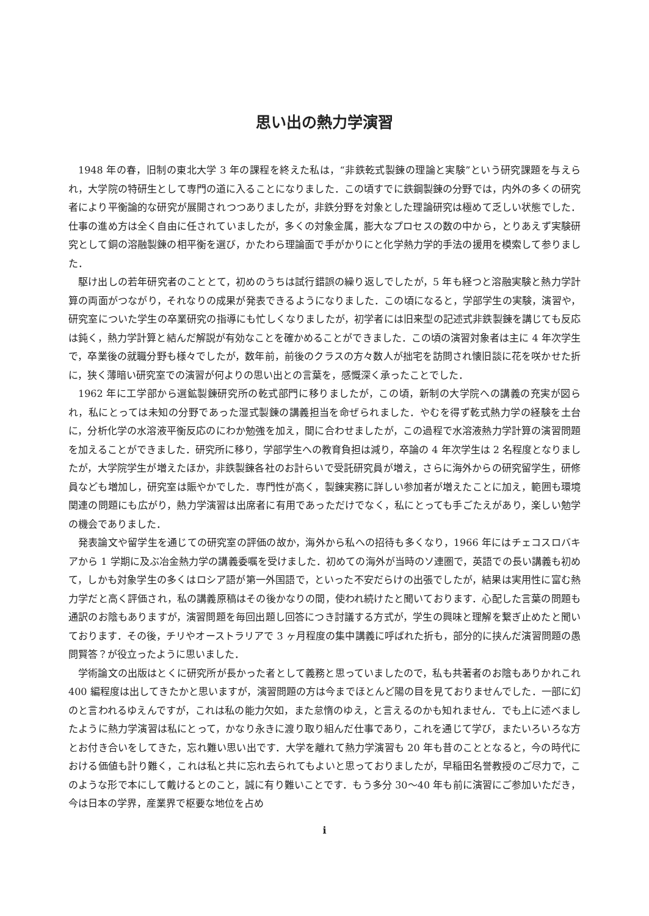思い出の熱力学演習
1948 年の春，旧制の東北大学 3 年の課程を終えた私は，“非鉄乾式製錬の理論と実験”という研究課題を与えられ，大学院の特研生として専門の道に入ることになりました．この頃すでに鉄鋼製錬の分野では，内外の多くの研究者により平衡論的な研究が展開されつつありましたが，非鉄分野を対象とした理論研究は極めて乏しい状態でした．仕事の進め方は全く自由に任されていましたが，多くの対象金属，膨大なプロセスの数の中から，とりあえず実験研究として銅の溶融製錬の相平衡を選び，かたわら理論面で手がかりにと化学熱力学的手法の援用を模索して参りました．
駆け出しの若年研究者のこととて，初めのうちは試行錯誤の繰り返しでしたが，5 年も経つと溶融実験と熱力学計算の両面がつながり，それなりの成果が発表できるようになりました．この頃になると，学部学生の実験，演習や，研究室についた学生の卒業研究の指導にも忙しくなりましたが，初学者には旧来型の記述式非鉄製錬を講じても反応は鈍く，熱力学計算と結んだ解説が有効なことを確かめることができました．この頃の演習対象者は主に 4 年次学生で，卒業後の就職分野も様々でしたが，数年前，前後のクラスの方々数人が拙宅を訪問され懐旧談に花を咲かせた折に，狭く薄暗い研究室での演習が何よりの思い出との言葉を，感慨深く承ったことでした．
1962 年に工学部から選鉱製錬研究所の乾式部門に移りましたが，この頃，新制の大学院への講義の充実が図られ，私にとっては未知の分野であった湿式製錬の講義担当を命ぜられました．やむを得ず乾式熱力学の経験を土台に，分析化学の水溶液平衡反応のにわか勉強を加え，間に合わせましたが，この過程で水溶液熱力学計算の演習問題を加えることができました．研究所に移り，学部学生への教育負担は減り，卒論の 4 年次学生は 2 名程度となりましたが，大学院学生が増えたほか，非鉄製錬各社のお計らいで受託研究員が増え，さらに海外からの研究留学生，研修員なども増加し，研究室は賑やかでした．専門性が高く，製錬実務に詳しい参加者が増えたことに加え，範囲も環境関連の問題にも広がり，熱力学演習は出席者に有用であっただけでなく，私にとっても手ごたえがあり，楽しい勉学の機会でありました．
発表論文や留学生を通じての研究室の評価の故か，海外から私への招待も多くなり，1966 年にはチェコスロバキアから 1 学期に及ぶ冶金熱力学の講義委嘱を受けました．初めての海外が当時のソ連圏で，英語での長い講義も初めて，しかも対象学生の多くはロシア語が第一外国語で，といった不安だらけの出張でしたが，結果は実用性に富む熱力学だと高く評価され，私の講義原稿はその後かなりの間，使われ続けたと聞いております．心配した言葉の問題も通訳のお陰もありますが，演習問題を毎回出題し回答につき討議する方式が，学生の興味と理解を繋ぎ止めたと聞いております．その後，チリやオーストラリアで 3 ヶ月程度の集中講義に呼ばれた折も，部分的に挟んだ演習問題の愚問賢答？が役立ったように思いました．
学術論文の出版はとくに研究所が長かった者として義務と思っていましたので，私も共著者のお陰もありかれこれ 400 編程度は出してきたかと思いますが，演習問題の方は今までほとんど陽の目を見ておりませんでした．一部に幻のと言われるゆえんですが，これは私の能力欠如，また怠惰のゆえ，と言えるのかも知れません．でも上に述べましたように熱力学演習は私にとって，かなり永きに渡り取り組んだ仕事であり，これを通じて学び，またいろいろな方とお付き合いをしてきた，忘れ難い思い出です．大学を離れて熱力学演習も 20 年も昔のこととなると，今の時代における価値も計り難く，これは私と共に忘れ去られてもよいと思っておりましたが，早稲田名誉教授のご尽力で，このような形で本にして戴けるとのこと，誠に有り難いことです．もう多分 30〜40 年も前に演習にご参加いただき，今は日本の学界，産業界で枢要な地位を占め
i